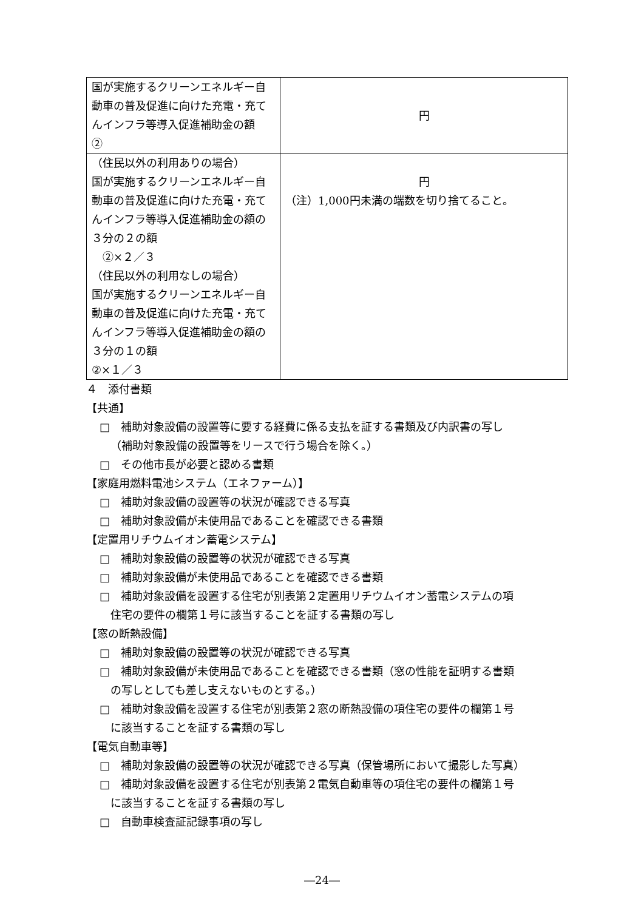| 国が実施するクリーンエネルギー自動車の普及促進に向けた充電・充てんインフラ等導入促進補助金の額 ② | 円 |
| （住民以外の利用ありの場合） 国が実施するクリーンエネルギー自動車の普及促進に向けた充電・充てんインフラ等導入促進補助金の額の３分の２の額 ②×２／３ （住民以外の利用なしの場合） 国が実施するクリーンエネルギー自動車の普及促進に向けた充電・充てんインフラ等導入促進補助金の額の３分の１の額 ②×１／３ | 円 （注）1,000円未満の端数を切り捨てること。 |
４　添付書類
【共通】
□　補助対象設備の設置等に要する経費に係る支払を証する書類及び内訳書の写し
（補助対象設備の設置等をリースで行う場合を除く。）
□　その他市長が必要と認める書類
【家庭用燃料電池システム（エネファーム）】
□　補助対象設備の設置等の状況が確認できる写真
□　補助対象設備が未使用品であることを確認できる書類
【定置用リチウムイオン蓄電システム】
□　補助対象設備の設置等の状況が確認できる写真
□　補助対象設備が未使用品であることを確認できる書類
□　補助対象設備を設置する住宅が別表第２定置用リチウムイオン蓄電システムの項
住宅の要件の欄第１号に該当することを証する書類の写し
【窓の断熱設備】
□　補助対象設備の設置等の状況が確認できる写真
□　補助対象設備が未使用品であることを確認できる書類（窓の性能を証明する書類
の写しとしても差し支えないものとする。）
□　補助対象設備を設置する住宅が別表第２窓の断熱設備の項住宅の要件の欄第１号
に該当することを証する書類の写し
【電気自動車等】
□　補助対象設備の設置等の状況が確認できる写真（保管場所において撮影した写真）
□　補助対象設備を設置する住宅が別表第２電気自動車等の項住宅の要件の欄第１号
に該当することを証する書類の写し
□　自動車検査証記録事項の写し
―24―